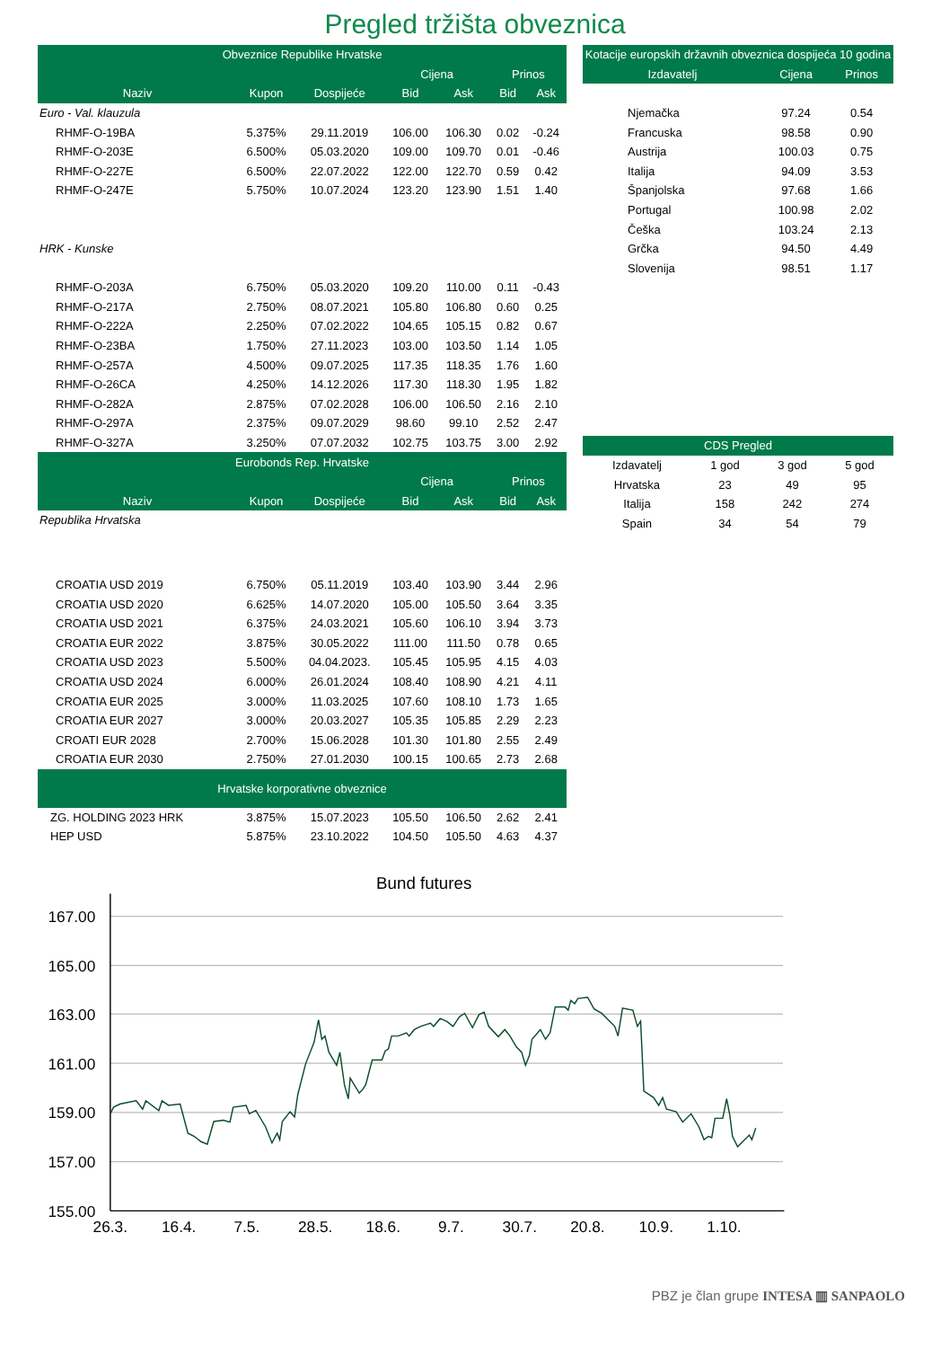Pregled tržišta obveznica
| Obveznice Republike Hrvatske | | | | | | |
| --- | --- | --- | --- | --- | --- | --- |
| | | | Cijena | | Prinos | |
| Naziv | Kupon | Dospijeće | Bid | Ask | Bid | Ask |
| Euro - Val. klauzula | | | | | | |
| RHMF-O-19BA | 5.375% | 29.11.2019 | 106.00 | 106.30 | 0.02 | -0.24 |
| RHMF-O-203E | 6.500% | 05.03.2020 | 109.00 | 109.70 | 0.01 | -0.46 |
| RHMF-O-227E | 6.500% | 22.07.2022 | 122.00 | 122.70 | 0.59 | 0.42 |
| RHMF-O-247E | 5.750% | 10.07.2024 | 123.20 | 123.90 | 1.51 | 1.40 |
| HRK - Kunske | | | | | | |
| RHMF-O-203A | 6.750% | 05.03.2020 | 109.20 | 110.00 | 0.11 | -0.43 |
| RHMF-O-217A | 2.750% | 08.07.2021 | 105.80 | 106.80 | 0.60 | 0.25 |
| RHMF-O-222A | 2.250% | 07.02.2022 | 104.65 | 105.15 | 0.82 | 0.67 |
| RHMF-O-23BA | 1.750% | 27.11.2023 | 103.00 | 103.50 | 1.14 | 1.05 |
| RHMF-O-257A | 4.500% | 09.07.2025 | 117.35 | 118.35 | 1.76 | 1.60 |
| RHMF-O-26CA | 4.250% | 14.12.2026 | 117.30 | 118.30 | 1.95 | 1.82 |
| RHMF-O-282A | 2.875% | 07.02.2028 | 106.00 | 106.50 | 2.16 | 2.10 |
| RHMF-O-297A | 2.375% | 09.07.2029 | 98.60 | 99.10 | 2.52 | 2.47 |
| RHMF-O-327A | 3.250% | 07.07.2032 | 102.75 | 103.75 | 3.00 | 2.92 |
| Eurobonds Rep. Hrvatske | | | | | | |
| | | | Cijena | | Prinos | |
| Naziv | Kupon | Dospijeće | Bid | Ask | Bid | Ask |
| Republika Hrvatska | | | | | | |
| CROATIA USD 2019 | 6.750% | 05.11.2019 | 103.40 | 103.90 | 3.44 | 2.96 |
| CROATIA USD 2020 | 6.625% | 14.07.2020 | 105.00 | 105.50 | 3.64 | 3.35 |
| CROATIA USD 2021 | 6.375% | 24.03.2021 | 105.60 | 106.10 | 3.94 | 3.73 |
| CROATIA EUR 2022 | 3.875% | 30.05.2022 | 111.00 | 111.50 | 0.78 | 0.65 |
| CROATIA USD 2023 | 5.500% | 04.04.2023. | 105.45 | 105.95 | 4.15 | 4.03 |
| CROATIA USD 2024 | 6.000% | 26.01.2024 | 108.40 | 108.90 | 4.21 | 4.11 |
| CROATIA EUR 2025 | 3.000% | 11.03.2025 | 107.60 | 108.10 | 1.73 | 1.65 |
| CROATIA EUR 2027 | 3.000% | 20.03.2027 | 105.35 | 105.85 | 2.29 | 2.23 |
| CROATI EUR 2028 | 2.700% | 15.06.2028 | 101.30 | 101.80 | 2.55 | 2.49 |
| CROATIA EUR 2030 | 2.750% | 27.01.2030 | 100.15 | 100.65 | 2.73 | 2.68 |
| Hrvatske korporativne obveznice | | | | | | |
| ZG. HOLDING 2023 HRK | 3.875% | 15.07.2023 | 105.50 | 106.50 | 2.62 | 2.41 |
| HEP USD | 5.875% | 23.10.2022 | 104.50 | 105.50 | 4.63 | 4.37 |
| Kotacije europskih državnih obveznica dospijeća 10 godina | | |
| --- | --- | --- |
| Izdavatelj | Cijena | Prinos |
| Njemačka | 97.24 | 0.54 |
| Francuska | 98.58 | 0.90 |
| Austrija | 100.03 | 0.75 |
| Italija | 94.09 | 3.53 |
| Španjolska | 97.68 | 1.66 |
| Portugal | 100.98 | 2.02 |
| Češka | 103.24 | 2.13 |
| Grčka | 94.50 | 4.49 |
| Slovenija | 98.51 | 1.17 |
| CDS Pregled | | | |
| --- | --- | --- | --- |
| Izdavatelj | 1 god | 3 god | 5 god |
| Hrvatska | 23 | 49 | 95 |
| Italija | 158 | 242 | 274 |
| Spain | 34 | 54 | 79 |
Bund futures
167.00
165.00
163.00
161.00
159.00
157.00
155.00
26.3.
16.4.
7.5.
28.5.
18.6.
9.7.
30.7.
20.8.
10.9.
1.10.
PBZ je član grupe INTESA ▥ SANPAOLO